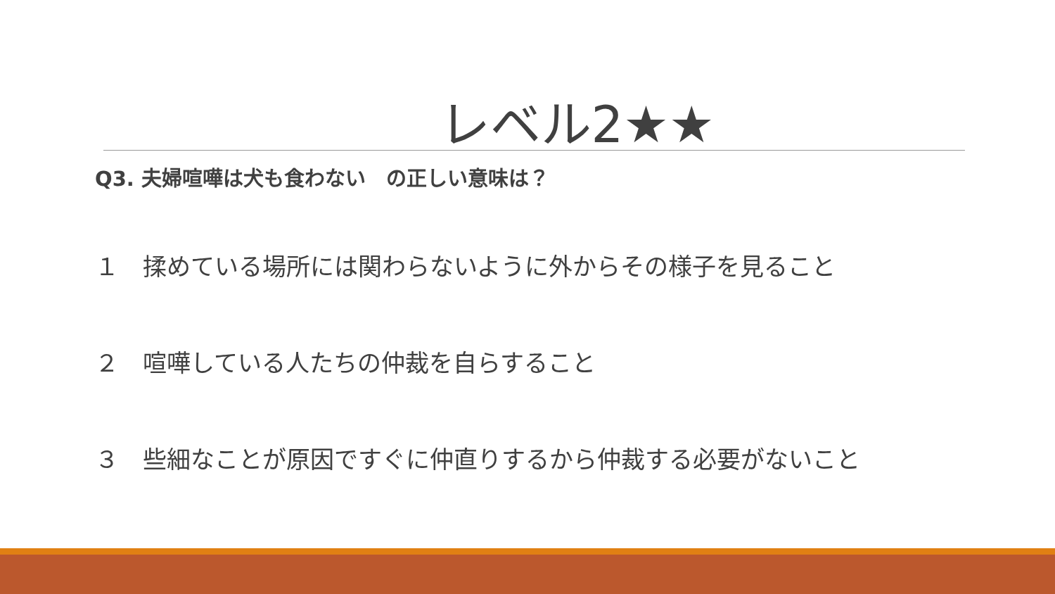レベル2★★
Q3. 夫婦喧嘩は犬も食わない　の正しい意味は？
１　揉めている場所には関わらないように外からその様子を見ること
２　喧嘩している人たちの仲裁を自らすること
３　些細なことが原因ですぐに仲直りするから仲裁する必要がないこと